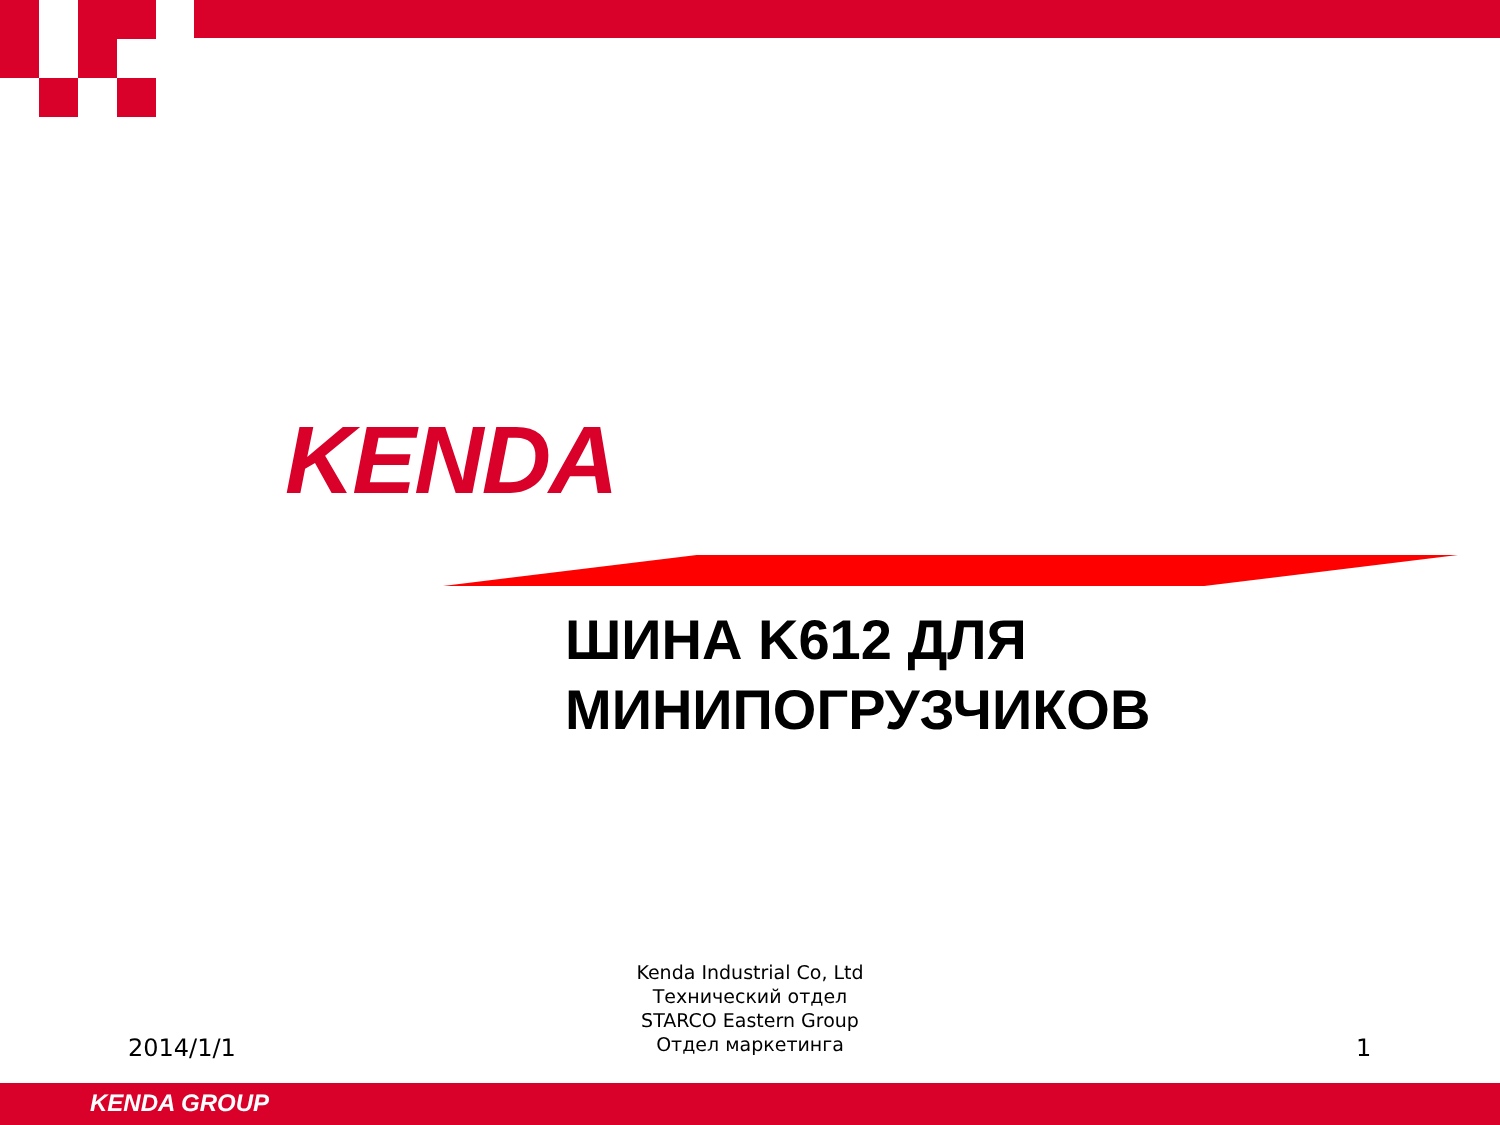KENDA
ШИНА K612 ДЛЯ
МИНИПОГРУЗЧИКОВ
Kenda Industrial Co, Ltd
Технический отдел
STARCO Eastern Group
Отдел маркетинга
2014/1/1 1
KENDA GROUP